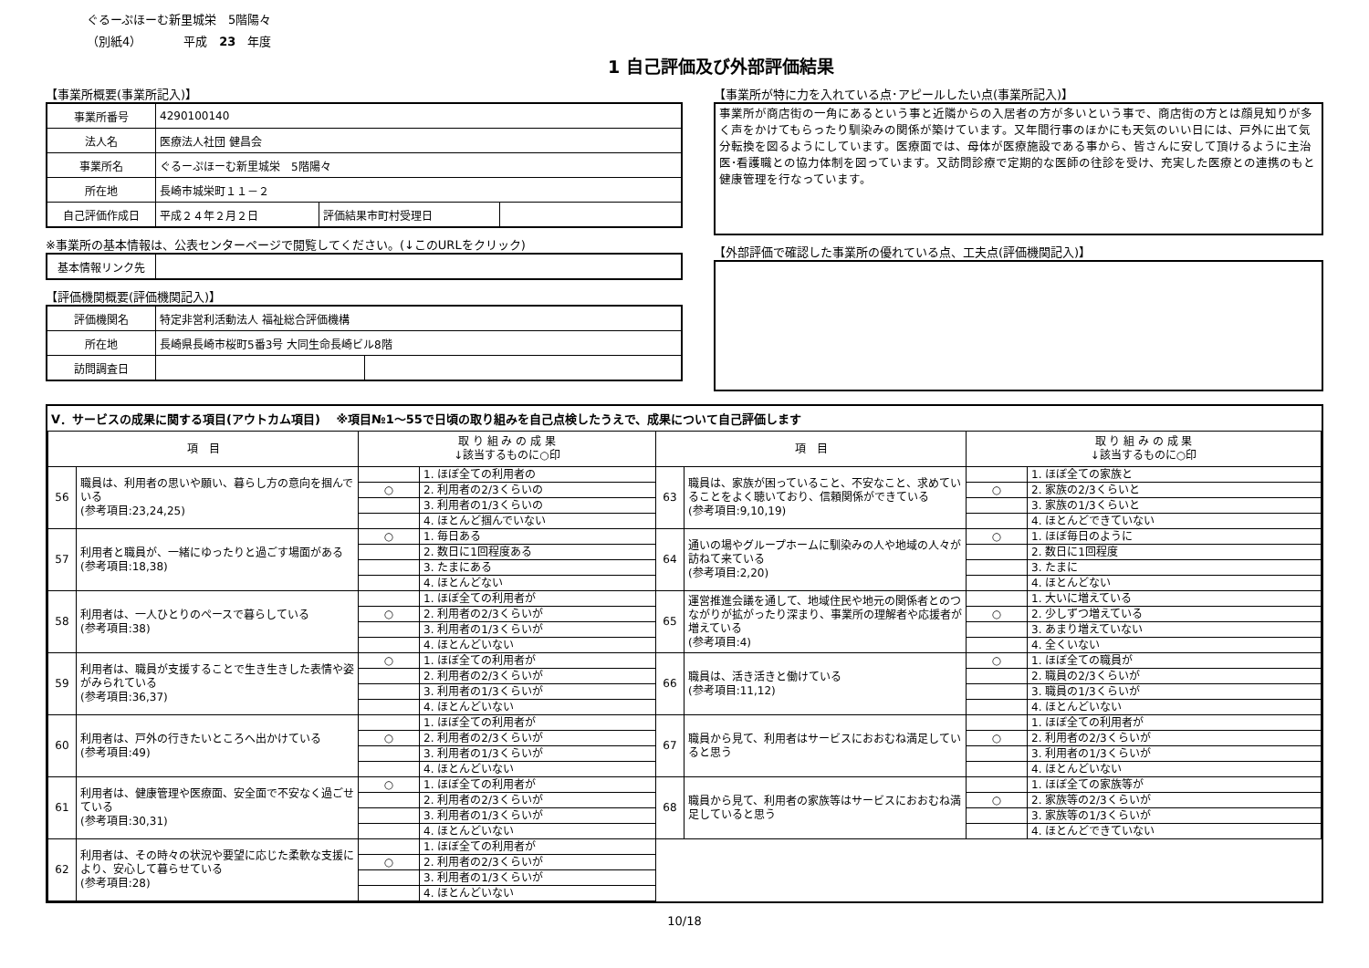ぐるーぷほーむ新里城栄　5階陽々
（別紙4）　　　　平成　23　年度
1 自己評価及び外部評価結果
【事業所概要(事業所記入)】
| 事業所番号 | 4290100140 | | |
| 法人名 | 医療法人社団 健昌会 | | |
| 事業所名 | ぐるーぷほーむ新里城栄 5階陽々 | | |
| 所在地 | 長崎市城栄町１１－２ | | |
| 自己評価作成日 | 平成２４年２月２日 | 評価結果市町村受理日 | |
※事業所の基本情報は、公表センターページで閲覧してください。(↓このURLをクリック)
| 基本情報リンク先 | |
【評価機関概要(評価機関記入)】
| 評価機関名 | 特定非営利活動法人 福祉総合評価機構 | |
| 所在地 | 長崎県長崎市桜町5番3号 大同生命長崎ビル8階 | |
| 訪問調査日 | | |
【事業所が特に力を入れている点･アピールしたい点(事業所記入)】
事業所が商店街の一角にあるという事と近隣からの入居者の方が多いという事で、商店街の方とは顔見知りが多く声をかけてもらったり馴染みの関係が築けています。又年間行事のほかにも天気のいい日には、戸外に出て気分転換を図るようにしています。医療面では、母体が医療施設である事から、皆さんに安して頂けるように主治医･看護職との協力体制を図っています。又訪問診療で定期的な医師の往診を受け、充実した医療との連携のもと健康管理を行なっています。
【外部評価で確認した事業所の優れている点、工夫点(評価機関記入)】
V．サービスの成果に関する項目(アウトカム項目)　 ※項目№1～55で日頃の取り組みを自己点検したうえで、成果について自己評価します
| 項 目 | | 取 り 組 み の 成 果 ↓該当するものに○印 | | 項 目 | | 取 り 組 み の 成 果 ↓該当するものに○印 | |
| --- | --- | --- | --- | --- | --- | --- | --- |
| 56 | 職員は、利用者の思いや願い、暮らし方の意向を掴んでいる (参考項目:23,24,25) | | 1. ほぼ全ての利用者の | 63 | 職員は、家族が困っていること、不安なこと、求めていることをよく聴いており、信頼関係ができている (参考項目:9,10,19) | | 1. ほぼ全ての家族と |
| | | ○ | 2. 利用者の2/3くらいの | | | ○ | 2. 家族の2/3くらいと |
| | | | 3. 利用者の1/3くらいの | | | | 3. 家族の1/3くらいと |
| | | | 4. ほとんど掴んでいない | | | | 4. ほとんどできていない |
| 57 | 利用者と職員が、一緒にゆったりと過ごす場面がある (参考項目:18,38) | ○ | 1. 毎日ある | 64 | 通いの場やグループホームに馴染みの人や地域の人々が訪ねて来ている (参考項目:2,20) | ○ | 1. ほぼ毎日のように |
| | | | 2. 数日に1回程度ある | | | | 2. 数日に1回程度 |
| | | | 3. たまにある | | | | 3. たまに |
| | | | 4. ほとんどない | | | | 4. ほとんどない |
| 58 | 利用者は、一人ひとりのペースで暮らしている (参考項目:38) | | 1. ほぼ全ての利用者が | 65 | 運営推進会議を通して、地域住民や地元の関係者とのつながりが拡がったり深まり、事業所の理解者や応援者が増えている (参考項目:4) | | 1. 大いに増えている |
| | | ○ | 2. 利用者の2/3くらいが | | | ○ | 2. 少しずつ増えている |
| | | | 3. 利用者の1/3くらいが | | | | 3. あまり増えていない |
| | | | 4. ほとんどいない | | | | 4. 全くいない |
| 59 | 利用者は、職員が支援することで生き生きした表情や姿がみられている (参考項目:36,37) | ○ | 1. ほぼ全ての利用者が | 66 | 職員は、活き活きと働けている (参考項目:11,12) | ○ | 1. ほぼ全ての職員が |
| | | | 2. 利用者の2/3くらいが | | | | 2. 職員の2/3くらいが |
| | | | 3. 利用者の1/3くらいが | | | | 3. 職員の1/3くらいが |
| | | | 4. ほとんどいない | | | | 4. ほとんどいない |
| 60 | 利用者は、戸外の行きたいところへ出かけている (参考項目:49) | | 1. ほぼ全ての利用者が | 67 | 職員から見て、利用者はサービスにおおむね満足していると思う | | 1. ほぼ全ての利用者が |
| | | ○ | 2. 利用者の2/3くらいが | | | ○ | 2. 利用者の2/3くらいが |
| | | | 3. 利用者の1/3くらいが | | | | 3. 利用者の1/3くらいが |
| | | | 4. ほとんどいない | | | | 4. ほとんどいない |
| 61 | 利用者は、健康管理や医療面、安全面で不安なく過ごせている (参考項目:30,31) | ○ | 1. ほぼ全ての利用者が | 68 | 職員から見て、利用者の家族等はサービスにおおむね満足していると思う | | 1. ほぼ全ての家族等が |
| | | | 2. 利用者の2/3くらいが | | | ○ | 2. 家族等の2/3くらいが |
| | | | 3. 利用者の1/3くらいが | | | | 3. 家族等の1/3くらいが |
| | | | 4. ほとんどいない | | | | 4. ほとんどできていない |
| 62 | 利用者は、その時々の状況や要望に応じた柔軟な支援により、安心して暮らせている (参考項目:28) | | 1. ほぼ全ての利用者が | | | | |
| | | ○ | 2. 利用者の2/3くらいが | | | | |
| | | | 3. 利用者の1/3くらいが | | | | |
| | | | 4. ほとんどいない | | | | |
10/18